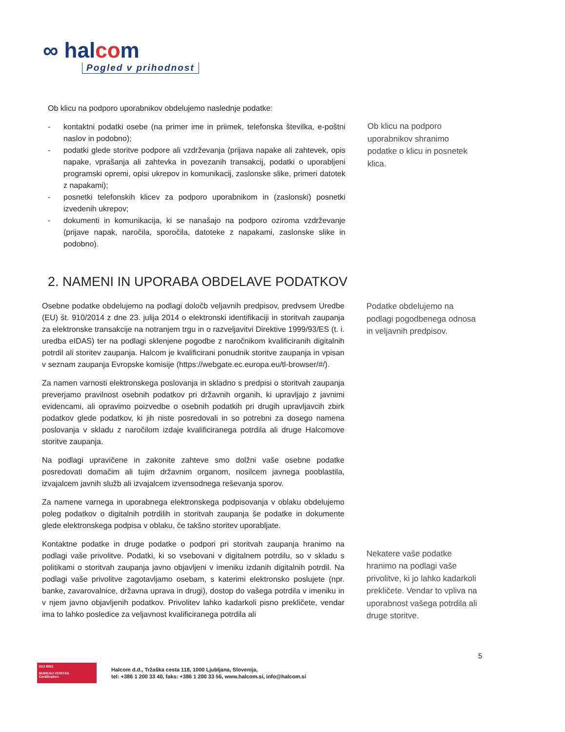∞ halcom
Pogled v prihodnost
Ob klicu na podporo uporabnikov obdelujemo naslednje podatke:
- kontaktni podatki osebe (na primer ime in priimek, telefonska številka, e-poštni naslov in podobno);
- podatki glede storitve podpore ali vzdrževanja (prijava napake ali zahtevek, opis napake, vprašanja ali zahtevka in povezanih transakcij, podatki o uporabljeni programski opremi, opisi ukrepov in komunikacij, zaslonske slike, primeri datotek z napakami);
- posnetki telefonskih klicev za podporo uporabnikom in (zaslonski) posnetki izvedenih ukrepov;
- dokumenti in komunikacija, ki se nanašajo na podporo oziroma vzdrževanje (prijave napak, naročila, sporočila, datoteke z napakami, zaslonske slike in podobno).
Ob klicu na podporo uporabnikov shranimo podatke o klicu in posnetek klica.
2. NAMENI IN UPORABA OBDELAVE PODATKOV
Osebne podatke obdelujemo na podlagi določb veljavnih predpisov, predvsem Uredbe (EU) št. 910/2014 z dne 23. julija 2014 o elektronski identifikaciji in storitvah zaupanja za elektronske transakcije na notranjem trgu in o razveljavitvi Direktive 1999/93/ES (t. i. uredba eIDAS) ter na podlagi sklenjene pogodbe z naročnikom kvalificiranih digitalnih potrdil ali storitev zaupanja. Halcom je kvalificirani ponudnik storitve zaupanja in vpisan v seznam zaupanja Evropske komisije (https://webgate.ec.europa.eu/tl-browser/#/).
Za namen varnosti elektronskega poslovanja in skladno s predpisi o storitvah zaupanja preverjamo pravilnost osebnih podatkov pri državnih organih, ki upravljajo z javnimi evidencami, ali opravimo poizvedbe o osebnih podatkih pri drugih upravljavcih zbirk podatkov glede podatkov, ki jih niste posredovali in so potrebni za dosego namena poslovanja v skladu z naročilom izdaje kvalificiranega potrdila ali druge Halcomove storitve zaupanja.
Na podlagi upravičene in zakonite zahteve smo dolžni vaše osebne podatke posredovati domačim ali tujim državnim organom, nosilcem javnega pooblastila, izvajalcem javnih služb ali izvajalcem izvensodnega reševanja sporov.
Za namene varnega in uporabnega elektronskega podpisovanja v oblaku obdelujemo poleg podatkov o digitalnih potrdilih in storitvah zaupanja še podatke in dokumente glede elektronskega podpisa v oblaku, če takšno storitev uporabljate.
Kontaktne podatke in druge podatke o podpori pri storitvah zaupanja hranimo na podlagi vaše privolitve. Podatki, ki so vsebovani v digitalnem potrdilu, so v skladu s politikami o storitvah zaupanja javno objavljeni v imeniku izdanih digitalnih potrdil. Na podlagi vaše privolitve zagotavljamo osebam, s katerimi elektronsko poslujete (npr. banke, zavarovalnice, državna uprava in drugi), dostop do vašega potrdila v imeniku in v njem javno objavljenih podatkov. Privolitev lahko kadarkoli pisno prekličete, vendar ima to lahko posledice za veljavnost kvalificiranega potrdila ali
Podatke obdelujemo na podlagi pogodbenega odnosa in veljavnih predpisov.
Nekatere vaše podatke hranimo na podlagi vaše privolitve, ki jo lahko kadarkoli prekličete. Vendar to vpliva na uporabnost vašega potrdila ali druge storitve.
5
ISO 9001
BUREAU VERITAS
Certification
Halcom d.d., Tržaška cesta 118, 1000 Ljubljana, Slovenija,
tel: +386 1 200 33 40, faks: +386 1 200 33 56, www.halcom.si, info@halcom.si